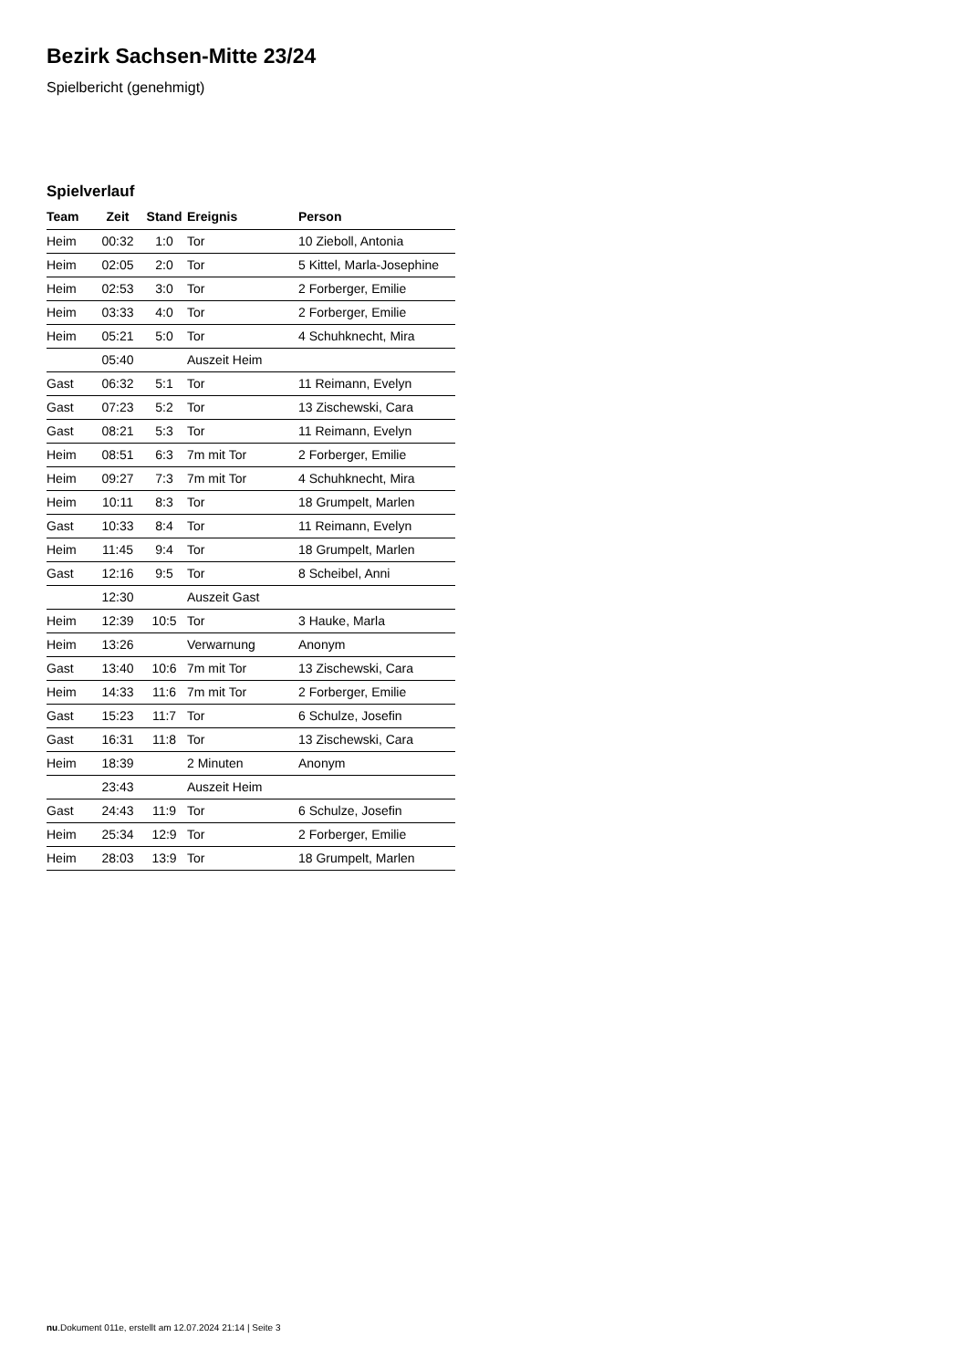Bezirk Sachsen-Mitte 23/24
Spielbericht (genehmigt)
Spielverlauf
| Team | Zeit | Stand | Ereignis | Person |
| --- | --- | --- | --- | --- |
| Heim | 00:32 | 1:0 | Tor | 10 Zieboll, Antonia |
| Heim | 02:05 | 2:0 | Tor | 5 Kittel, Marla-Josephine |
| Heim | 02:53 | 3:0 | Tor | 2 Forberger, Emilie |
| Heim | 03:33 | 4:0 | Tor | 2 Forberger, Emilie |
| Heim | 05:21 | 5:0 | Tor | 4 Schuhknecht, Mira |
| | 05:40 | | Auszeit Heim | |
| Gast | 06:32 | 5:1 | Tor | 11 Reimann, Evelyn |
| Gast | 07:23 | 5:2 | Tor | 13 Zischewski, Cara |
| Gast | 08:21 | 5:3 | Tor | 11 Reimann, Evelyn |
| Heim | 08:51 | 6:3 | 7m mit Tor | 2 Forberger, Emilie |
| Heim | 09:27 | 7:3 | 7m mit Tor | 4 Schuhknecht, Mira |
| Heim | 10:11 | 8:3 | Tor | 18 Grumpelt, Marlen |
| Gast | 10:33 | 8:4 | Tor | 11 Reimann, Evelyn |
| Heim | 11:45 | 9:4 | Tor | 18 Grumpelt, Marlen |
| Gast | 12:16 | 9:5 | Tor | 8 Scheibel, Anni |
| | 12:30 | | Auszeit Gast | |
| Heim | 12:39 | 10:5 | Tor | 3 Hauke, Marla |
| Heim | 13:26 | | Verwarnung | Anonym |
| Gast | 13:40 | 10:6 | 7m mit Tor | 13 Zischewski, Cara |
| Heim | 14:33 | 11:6 | 7m mit Tor | 2 Forberger, Emilie |
| Gast | 15:23 | 11:7 | Tor | 6 Schulze, Josefin |
| Gast | 16:31 | 11:8 | Tor | 13 Zischewski, Cara |
| Heim | 18:39 | | 2 Minuten | Anonym |
| | 23:43 | | Auszeit Heim | |
| Gast | 24:43 | 11:9 | Tor | 6 Schulze, Josefin |
| Heim | 25:34 | 12:9 | Tor | 2 Forberger, Emilie |
| Heim | 28:03 | 13:9 | Tor | 18 Grumpelt, Marlen |
nu.Dokument 011e, erstellt am 12.07.2024 21:14 | Seite 3